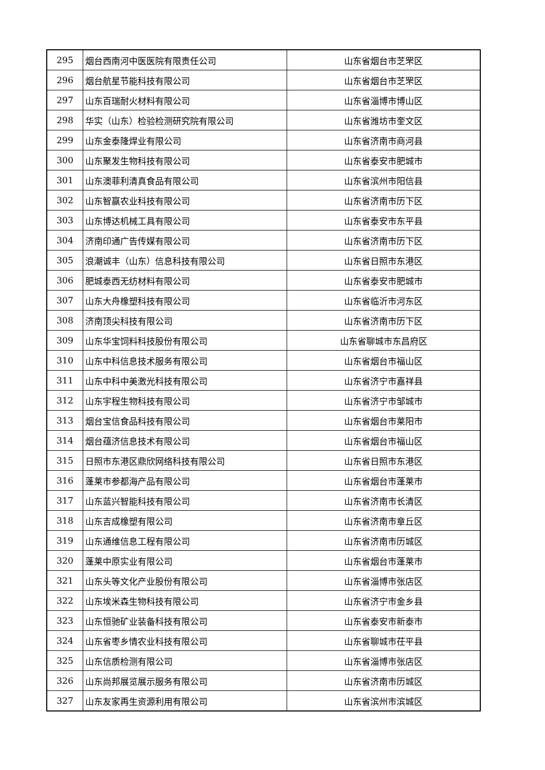| 295 | 烟台西南河中医医院有限责任公司 | 山东省烟台市芝罘区 |
| 296 | 烟台航星节能科技有限公司 | 山东省烟台市芝罘区 |
| 297 | 山东百瑞耐火材料有限公司 | 山东省淄博市博山区 |
| 298 | 华实（山东）检验检测研究院有限公司 | 山东省潍坊市奎文区 |
| 299 | 山东金泰隆焊业有限公司 | 山东省济南市商河县 |
| 300 | 山东聚发生物科技有限公司 | 山东省泰安市肥城市 |
| 301 | 山东澳菲利清真食品有限公司 | 山东省滨州市阳信县 |
| 302 | 山东智赢农业科技有限公司 | 山东省济南市历下区 |
| 303 | 山东博达机械工具有限公司 | 山东省泰安市东平县 |
| 304 | 济南印通广告传媒有限公司 | 山东省济南市历下区 |
| 305 | 浪潮诚丰（山东）信息科技有限公司 | 山东省日照市东港区 |
| 306 | 肥城泰西无纺材料有限公司 | 山东省泰安市肥城市 |
| 307 | 山东大舟橡塑科技有限公司 | 山东省临沂市河东区 |
| 308 | 济南顶尖科技有限公司 | 山东省济南市历下区 |
| 309 | 山东华宝饲料科技股份有限公司 | 山东省聊城市东昌府区 |
| 310 | 山东中科信息技术服务有限公司 | 山东省烟台市福山区 |
| 311 | 山东中科中美激光科技有限公司 | 山东省济宁市嘉祥县 |
| 312 | 山东宇程生物科技有限公司 | 山东省济宁市邹城市 |
| 313 | 烟台宝信食品科技有限公司 | 山东省烟台市莱阳市 |
| 314 | 烟台蕴济信息技术有限公司 | 山东省烟台市福山区 |
| 315 | 日照市东港区鼎欣网络科技有限公司 | 山东省日照市东港区 |
| 316 | 蓬莱市参都海产品有限公司 | 山东省烟台市蓬莱市 |
| 317 | 山东蓝兴智能科技有限公司 | 山东省济南市长清区 |
| 318 | 山东吉成橡塑有限公司 | 山东省济南市章丘区 |
| 319 | 山东通维信息工程有限公司 | 山东省济南市历城区 |
| 320 | 蓬莱中原实业有限公司 | 山东省烟台市蓬莱市 |
| 321 | 山东头等文化产业股份有限公司 | 山东省淄博市张店区 |
| 322 | 山东埃米森生物科技有限公司 | 山东省济宁市金乡县 |
| 323 | 山东恒驰矿业装备科技有限公司 | 山东省泰安市新泰市 |
| 324 | 山东省枣乡情农业科技有限公司 | 山东省聊城市茌平县 |
| 325 | 山东信质检测有限公司 | 山东省淄博市张店区 |
| 326 | 山东尚邦展览展示服务有限公司 | 山东省济南市历城区 |
| 327 | 山东友家再生资源利用有限公司 | 山东省滨州市滨城区 |